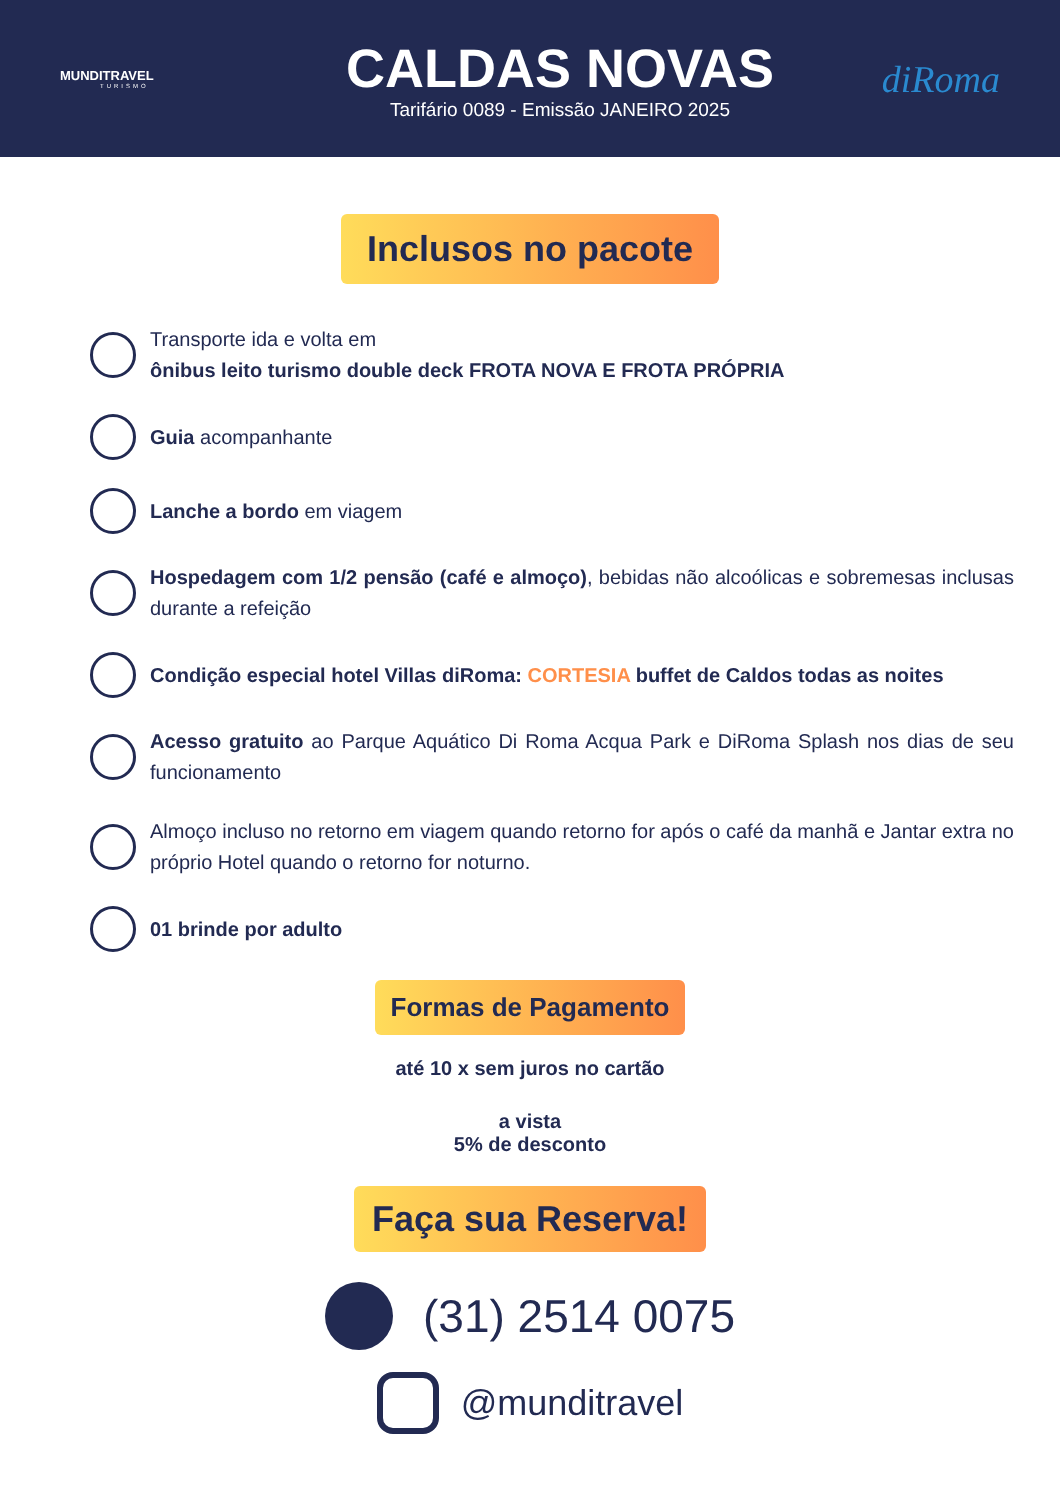MUNDITRAVEL
TURISMO
CALDAS NOVAS
Tarifário 0089 - Emissão JANEIRO 2025
diRoma
Inclusos no pacote
Transporte ida e volta em
ônibus leito turismo double deck FROTA NOVA E FROTA PRÓPRIA
Guia acompanhante
Lanche a bordo em viagem
Hospedagem com 1/2 pensão (café e almoço), bebidas não alcoólicas e sobremesas inclusas durante a refeição
Condição especial hotel Villas diRoma: CORTESIA buffet de Caldos todas as noites
Acesso gratuito ao Parque Aquático Di Roma Acqua Park e DiRoma Splash nos dias de seu funcionamento
Almoço incluso no retorno em viagem quando retorno for após o café da manhã e Jantar extra no próprio Hotel quando o retorno for noturno.
01 brinde por adulto
Formas de Pagamento
até 10 x sem juros no cartão
a vista
5% de desconto
Faça sua Reserva!
(31) 2514 0075
@munditravel